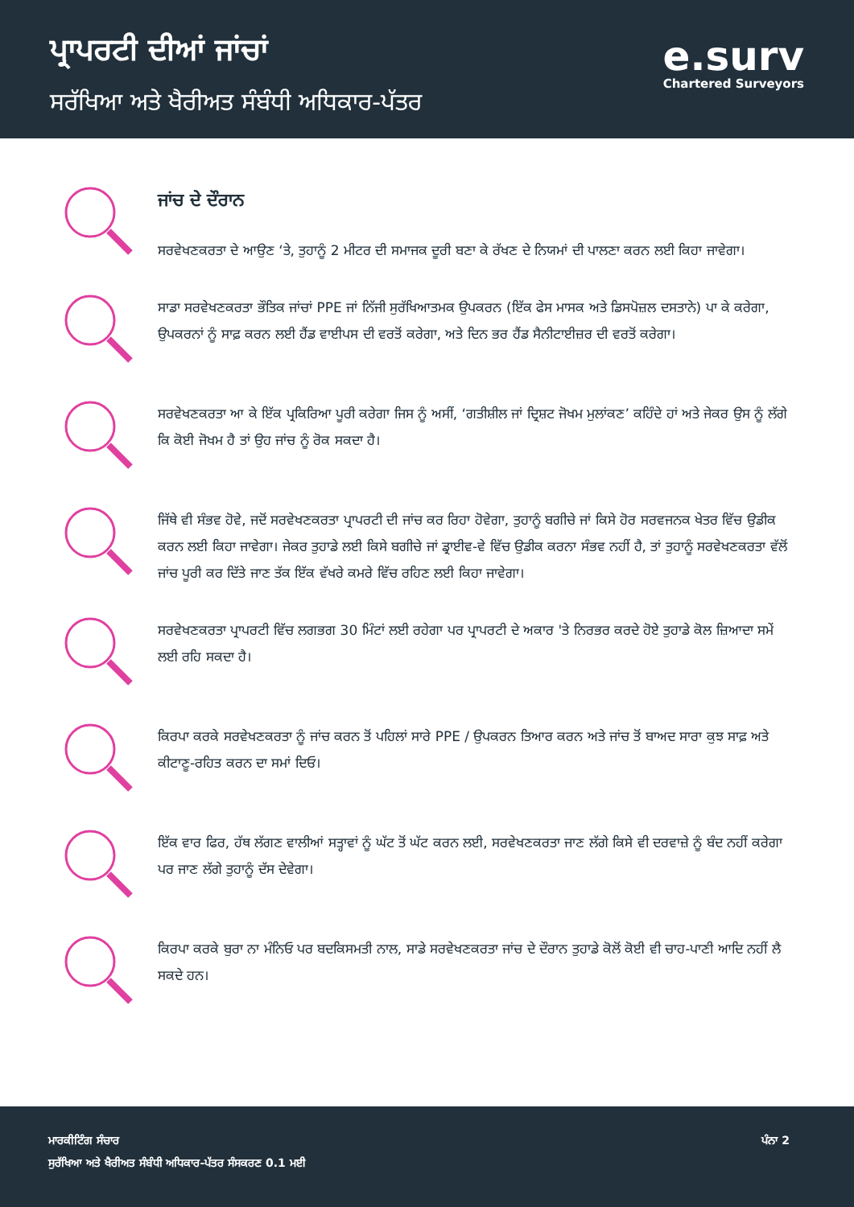ਪ੍ਰਾਪਰਟੀ ਦੀਆਂ ਜਾਂਚਾਂ
ਸਰੱਖਿਆ ਅਤੇ ਖੈਰੀਅਤ ਸੰਬੰਧੀ ਅਧਿਕਾਰ-ਪੱਤਰ
e.surv
Chartered Surveyors
ਜਾਂਚ ਦੇ ਦੌਰਾਨ
ਸਰਵੇਖਣਕਰਤਾ ਦੇ ਆਉਣ ‘ਤੇ, ਤੁਹਾਨੂੰ 2 ਮੀਟਰ ਦੀ ਸਮਾਜਕ ਦੂਰੀ ਬਣਾ ਕੇ ਰੱਖਣ ਦੇ ਨਿਯਮਾਂ ਦੀ ਪਾਲਣਾ ਕਰਨ ਲਈ ਕਿਹਾ ਜਾਵੇਗਾ।
ਸਾਡਾ ਸਰਵੇਖਣਕਰਤਾ ਭੌਤਿਕ ਜਾਂਚਾਂ PPE ਜਾਂ ਨਿੱਜੀ ਸੁਰੱਖਿਆਤਮਕ ਉਪਕਰਨ (ਇੱਕ ਫੇਸ ਮਾਸਕ ਅਤੇ ਡਿਸਪੋਜ਼ਲ ਦਸਤਾਨੇ) ਪਾ ਕੇ ਕਰੇਗਾ, ਉਪਕਰਨਾਂ ਨੂੰ ਸਾਫ਼ ਕਰਨ ਲਈ ਹੈਂਡ ਵਾਈਪਸ ਦੀ ਵਰਤੋਂ ਕਰੇਗਾ, ਅਤੇ ਦਿਨ ਭਰ ਹੈਂਡ ਸੈਨੀਟਾਈਜ਼ਰ ਦੀ ਵਰਤੋਂ ਕਰੇਗਾ।
ਸਰਵੇਖਣਕਰਤਾ ਆ ਕੇ ਇੱਕ ਪ੍ਰਕਿਰਿਆ ਪੂਰੀ ਕਰੇਗਾ ਜਿਸ ਨੂੰ ਅਸੀਂ, ‘ਗਤੀਸ਼ੀਲ ਜਾਂ ਦ੍ਰਿਸ਼ਟ ਜੋਖਮ ਮੁਲਾਂਕਣ’ ਕਹਿੰਦੇ ਹਾਂ ਅਤੇ ਜੇਕਰ ਉਸ ਨੂੰ ਲੱਗੇ ਕਿ ਕੋਈ ਜੋਖਮ ਹੈ ਤਾਂ ਉਹ ਜਾਂਚ ਨੂੰ ਰੋਕ ਸਕਦਾ ਹੈ।
ਜਿੱਥੇ ਵੀ ਸੰਭਵ ਹੋਵੇ, ਜਦੋਂ ਸਰਵੇਖਣਕਰਤਾ ਪ੍ਰਾਪਰਟੀ ਦੀ ਜਾਂਚ ਕਰ ਰਿਹਾ ਹੋਵੇਗਾ, ਤੁਹਾਨੂੰ ਬਗੀਚੇ ਜਾਂ ਕਿਸੇ ਹੋਰ ਸਰਵਜਨਕ ਖੇਤਰ ਵਿੱਚ ਉਡੀਕ ਕਰਨ ਲਈ ਕਿਹਾ ਜਾਵੇਗਾ। ਜੇਕਰ ਤੁਹਾਡੇ ਲਈ ਕਿਸੇ ਬਗੀਚੇ ਜਾਂ ਡ੍ਰਾਈਵ-ਵੇ ਵਿੱਚ ਉਡੀਕ ਕਰਨਾ ਸੰਭਵ ਨਹੀਂ ਹੈ, ਤਾਂ ਤੁਹਾਨੂੰ ਸਰਵੇਖਣਕਰਤਾ ਵੱਲੋਂ ਜਾਂਚ ਪੂਰੀ ਕਰ ਦਿੱਤੇ ਜਾਣ ਤੱਕ ਇੱਕ ਵੱਖਰੇ ਕਮਰੇ ਵਿੱਚ ਰਹਿਣ ਲਈ ਕਿਹਾ ਜਾਵੇਗਾ।
ਸਰਵੇਖਣਕਰਤਾ ਪ੍ਰਾਪਰਟੀ ਵਿੱਚ ਲਗਭਗ 30 ਮਿੰਟਾਂ ਲਈ ਰਹੇਗਾ ਪਰ ਪ੍ਰਾਪਰਟੀ ਦੇ ਅਕਾਰ 'ਤੇ ਨਿਰਭਰ ਕਰਦੇ ਹੋਏ ਤੁਹਾਡੇ ਕੋਲ ਜ਼ਿਆਦਾ ਸਮੇਂ ਲਈ ਰਹਿ ਸਕਦਾ ਹੈ।
ਕਿਰਪਾ ਕਰਕੇ ਸਰਵੇਖਣਕਰਤਾ ਨੂੰ ਜਾਂਚ ਕਰਨ ਤੋਂ ਪਹਿਲਾਂ ਸਾਰੇ PPE / ਉਪਕਰਨ ਤਿਆਰ ਕਰਨ ਅਤੇ ਜਾਂਚ ਤੋਂ ਬਾਅਦ ਸਾਰਾ ਕੁਝ ਸਾਫ਼ ਅਤੇ ਕੀਟਾਣੂ-ਰਹਿਤ ਕਰਨ ਦਾ ਸਮਾਂ ਦਿਓ।
ਇੱਕ ਵਾਰ ਫਿਰ, ਹੱਥ ਲੱਗਣ ਵਾਲੀਆਂ ਸਤ੍ਹਾਵਾਂ ਨੂੰ ਘੱਟ ਤੋਂ ਘੱਟ ਕਰਨ ਲਈ, ਸਰਵੇਖਣਕਰਤਾ ਜਾਣ ਲੱਗੇ ਕਿਸੇ ਵੀ ਦਰਵਾਜ਼ੇ ਨੂੰ ਬੰਦ ਨਹੀਂ ਕਰੇਗਾ ਪਰ ਜਾਣ ਲੱਗੇ ਤੁਹਾਨੂੰ ਦੱਸ ਦੇਵੇਗਾ।
ਕਿਰਪਾ ਕਰਕੇ ਬੁਰਾ ਨਾ ਮੰਨਿਓ ਪਰ ਬਦਕਿਸਮਤੀ ਨਾਲ, ਸਾਡੇ ਸਰਵੇਖਣਕਰਤਾ ਜਾਂਚ ਦੇ ਦੌਰਾਨ ਤੁਹਾਡੇ ਕੋਲੋਂ ਕੋਈ ਵੀ ਚਾਹ-ਪਾਣੀ ਆਦਿ ਨਹੀਂ ਲੈ ਸਕਦੇ ਹਨ।
ਮਾਰਕੀਟਿੰਗ ਸੰਚਾਰ
ਸੁਰੱਖਿਆ ਅਤੇ ਖੈਰੀਅਤ ਸੰਬੰਧੀ ਅਧਿਕਾਰ-ਪੱਤਰ ਸੰਸਕਰਣ 0.1 ਮਈ
ਪੰਨਾ 2